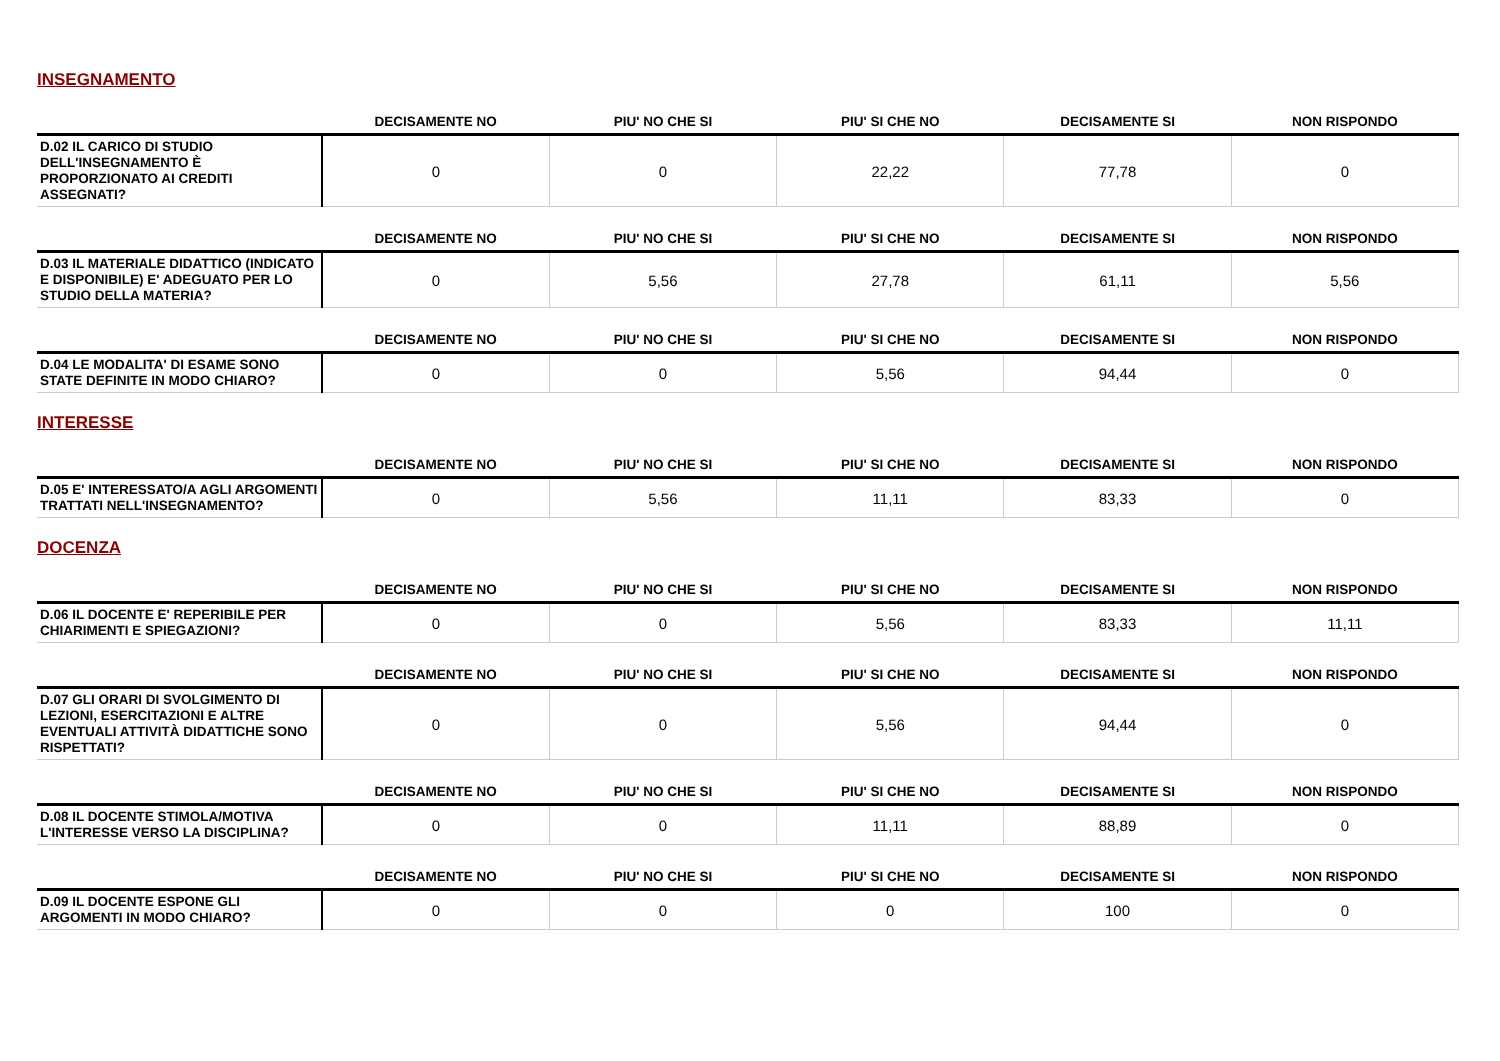INSEGNAMENTO
| | DECISAMENTE NO | PIU' NO CHE SI | PIU' SI CHE NO | DECISAMENTE SI | NON RISPONDO |
| --- | --- | --- | --- | --- | --- |
| D.02 IL CARICO DI STUDIO DELL'INSEGNAMENTO È PROPORZIONATO AI CREDITI ASSEGNATI? | 0 | 0 | 22,22 | 77,78 | 0 |
| | DECISAMENTE NO | PIU' NO CHE SI | PIU' SI CHE NO | DECISAMENTE SI | NON RISPONDO |
| --- | --- | --- | --- | --- | --- |
| D.03 IL MATERIALE DIDATTICO (INDICATO E DISPONIBILE) E' ADEGUATO PER LO STUDIO DELLA MATERIA? | 0 | 5,56 | 27,78 | 61,11 | 5,56 |
| | DECISAMENTE NO | PIU' NO CHE SI | PIU' SI CHE NO | DECISAMENTE SI | NON RISPONDO |
| --- | --- | --- | --- | --- | --- |
| D.04 LE MODALITA' DI ESAME SONO STATE DEFINITE IN MODO CHIARO? | 0 | 0 | 5,56 | 94,44 | 0 |
INTERESSE
| | DECISAMENTE NO | PIU' NO CHE SI | PIU' SI CHE NO | DECISAMENTE SI | NON RISPONDO |
| --- | --- | --- | --- | --- | --- |
| D.05 E' INTERESSATO/A AGLI ARGOMENTI TRATTATI NELL'INSEGNAMENTO? | 0 | 5,56 | 11,11 | 83,33 | 0 |
DOCENZA
| | DECISAMENTE NO | PIU' NO CHE SI | PIU' SI CHE NO | DECISAMENTE SI | NON RISPONDO |
| --- | --- | --- | --- | --- | --- |
| D.06 IL DOCENTE E' REPERIBILE PER CHIARIMENTI E SPIEGAZIONI? | 0 | 0 | 5,56 | 83,33 | 11,11 |
| | DECISAMENTE NO | PIU' NO CHE SI | PIU' SI CHE NO | DECISAMENTE SI | NON RISPONDO |
| --- | --- | --- | --- | --- | --- |
| D.07 GLI ORARI DI SVOLGIMENTO DI LEZIONI, ESERCITAZIONI E ALTRE EVENTUALI ATTIVITÀ DIDATTICHE SONO RISPETTATI? | 0 | 0 | 5,56 | 94,44 | 0 |
| | DECISAMENTE NO | PIU' NO CHE SI | PIU' SI CHE NO | DECISAMENTE SI | NON RISPONDO |
| --- | --- | --- | --- | --- | --- |
| D.08 IL DOCENTE STIMOLA/MOTIVA L'INTERESSE VERSO LA DISCIPLINA? | 0 | 0 | 11,11 | 88,89 | 0 |
| | DECISAMENTE NO | PIU' NO CHE SI | PIU' SI CHE NO | DECISAMENTE SI | NON RISPONDO |
| --- | --- | --- | --- | --- | --- |
| D.09 IL DOCENTE ESPONE GLI ARGOMENTI IN MODO CHIARO? | 0 | 0 | 0 | 100 | 0 |